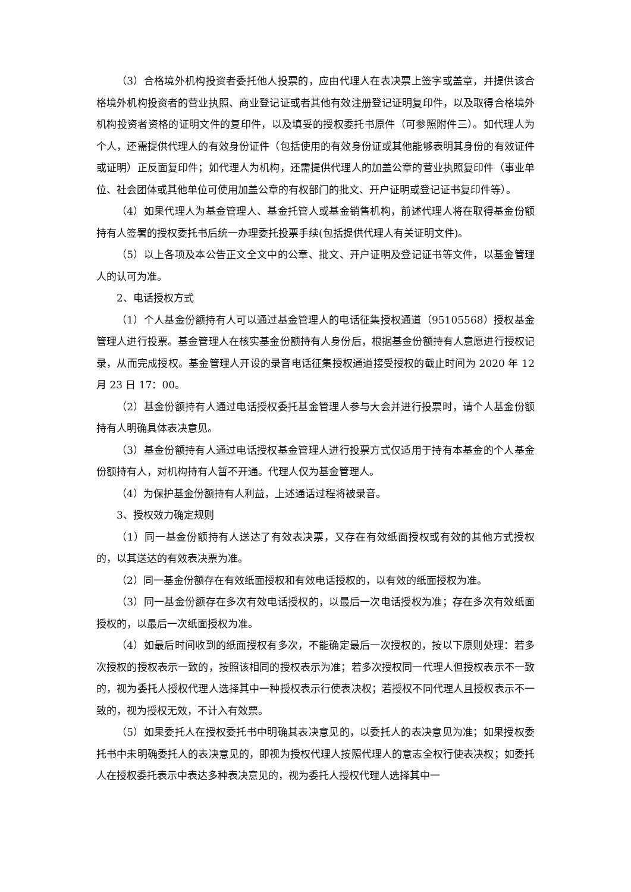（3）合格境外机构投资者委托他人投票的，应由代理人在表决票上签字或盖章，并提供该合格境外机构投资者的营业执照、商业登记证或者其他有效注册登记证明复印件，以及取得合格境外机构投资者资格的证明文件的复印件，以及填妥的授权委托书原件（可参照附件三）。如代理人为个人，还需提供代理人的有效身份证件（包括使用的有效身份证或其他能够表明其身份的有效证件或证明）正反面复印件；如代理人为机构，还需提供代理人的加盖公章的营业执照复印件（事业单位、社会团体或其他单位可使用加盖公章的有权部门的批文、开户证明或登记证书复印件等）。
（4）如果代理人为基金管理人、基金托管人或基金销售机构，前述代理人将在取得基金份额持有人签署的授权委托书后统一办理委托投票手续(包括提供代理人有关证明文件)。
（5）以上各项及本公告正文全文中的公章、批文、开户证明及登记证书等文件，以基金管理人的认可为准。
2、电话授权方式
（1）个人基金份额持有人可以通过基金管理人的电话征集授权通道（95105568）授权基金管理人进行投票。基金管理人在核实基金份额持有人身份后，根据基金份额持有人意愿进行授权记录，从而完成授权。基金管理人开设的录音电话征集授权通道接受授权的截止时间为 2020 年 12 月 23 日 17：00。
（2）基金份额持有人通过电话授权委托基金管理人参与大会并进行投票时，请个人基金份额持有人明确具体表决意见。
（3）基金份额持有人通过电话授权基金管理人进行投票方式仅适用于持有本基金的个人基金份额持有人，对机构持有人暂不开通。代理人仅为基金管理人。
（4）为保护基金份额持有人利益，上述通话过程将被录音。
3、授权效力确定规则
（1）同一基金份额持有人送达了有效表决票，又存在有效纸面授权或有效的其他方式授权的，以其送达的有效表决票为准。
（2）同一基金份额存在有效纸面授权和有效电话授权的，以有效的纸面授权为准。
（3）同一基金份额存在多次有效电话授权的，以最后一次电话授权为准；存在多次有效纸面授权的，以最后一次纸面授权为准。
（4）如最后时间收到的纸面授权有多次，不能确定最后一次授权的，按以下原则处理：若多次授权的授权表示一致的，按照该相同的授权表示为准；若多次授权同一代理人但授权表示不一致的，视为委托人授权代理人选择其中一种授权表示行使表决权；若授权不同代理人且授权表示不一致的，视为授权无效，不计入有效票。
（5）如果委托人在授权委托书中明确其表决意见的，以委托人的表决意见为准；如果授权委托书中未明确委托人的表决意见的，即视为授权代理人按照代理人的意志全权行使表决权；如委托人在授权委托表示中表达多种表决意见的，视为委托人授权代理人选择其中一